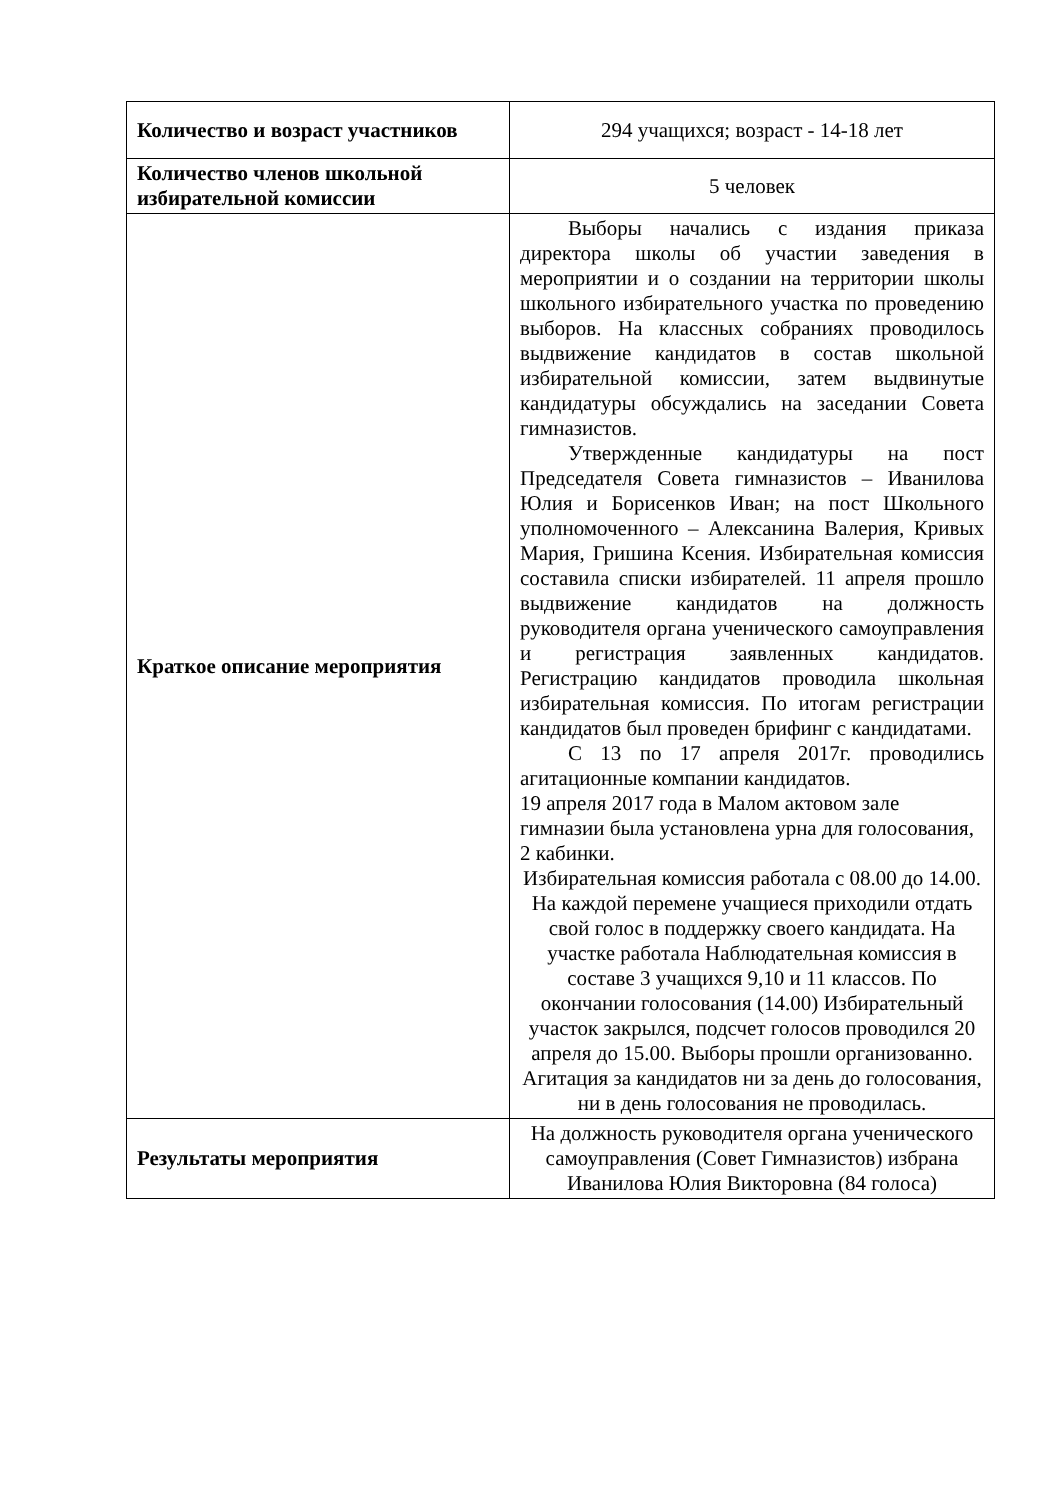| Количество и возраст участников | 294 учащихся; возраст - 14-18 лет |
| Количество членов школьной избирательной комиссии | 5 человек |
| Краткое описание мероприятия | Выборы начались с издания приказа директора школы об участии заведения в мероприятии и о создании на территории школы школьного избирательного участка по проведению выборов. На классных собраниях проводилось выдвижение кандидатов в состав школьной избирательной комиссии, затем выдвинутые кандидатуры обсуждались на заседании Совета гимназистов. Утвержденные кандидатуры на пост Председателя Совета гимназистов – Иванилова Юлия и Борисенков Иван; на пост Школьного уполномоченного – Алексанина Валерия, Кривых Мария, Гришина Ксения. Избирательная комиссия составила списки избирателей. 11 апреля прошло выдвижение кандидатов на должность руководителя органа ученического самоуправления и регистрация заявленных кандидатов. Регистрацию кандидатов проводила школьная избирательная комиссия. По итогам регистрации кандидатов был проведен брифинг с кандидатами. С 13 по 17 апреля 2017г. проводились агитационные компании кандидатов. 19 апреля 2017 года в Малом актовом зале гимназии была установлена урна для голосования, 2 кабинки. Избирательная комиссия работала с 08.00 до 14.00. На каждой перемене учащиеся приходили отдать свой голос в поддержку своего кандидата. На участке работала Наблюдательная комиссия в составе 3 учащихся 9,10 и 11 классов. По окончании голосования (14.00) Избирательный участок закрылся, подсчет голосов проводился 20 апреля до 15.00. Выборы прошли организованно. Агитация за кандидатов ни за день до голосования, ни в день голосования не проводилась. |
| Результаты мероприятия | На должность руководителя органа ученического самоуправления (Совет Гимназистов) избрана Иванилова Юлия Викторовна (84 голоса) |